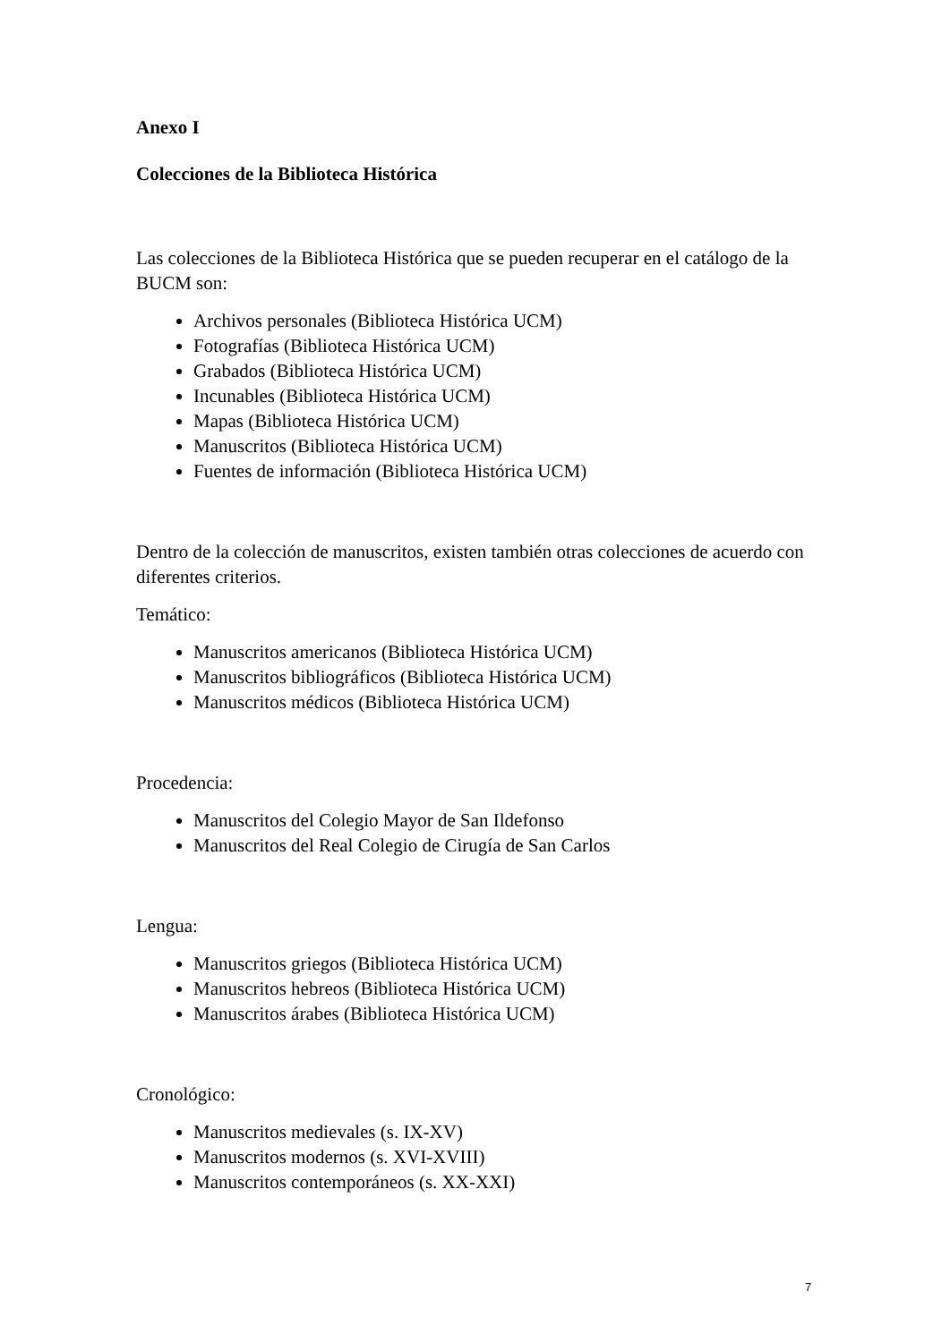Anexo I
Colecciones de la Biblioteca Histórica
Las colecciones de la Biblioteca Histórica que se pueden recuperar en el catálogo de la BUCM son:
Archivos personales (Biblioteca Histórica UCM)
Fotografías (Biblioteca Histórica UCM)
Grabados (Biblioteca Histórica UCM)
Incunables (Biblioteca Histórica UCM)
Mapas (Biblioteca Histórica UCM)
Manuscritos (Biblioteca Histórica UCM)
Fuentes de información (Biblioteca Histórica UCM)
Dentro de la colección de manuscritos, existen también otras colecciones de acuerdo con diferentes criterios.
Temático:
Manuscritos americanos (Biblioteca Histórica UCM)
Manuscritos bibliográficos (Biblioteca Histórica UCM)
Manuscritos médicos (Biblioteca Histórica UCM)
Procedencia:
Manuscritos del Colegio Mayor de San Ildefonso
Manuscritos del Real Colegio de Cirugía de San Carlos
Lengua:
Manuscritos griegos (Biblioteca Histórica UCM)
Manuscritos hebreos (Biblioteca Histórica UCM)
Manuscritos árabes (Biblioteca Histórica UCM)
Cronológico:
Manuscritos medievales (s. IX-XV)
Manuscritos modernos (s. XVI-XVIII)
Manuscritos contemporáneos (s. XX-XXI)
7